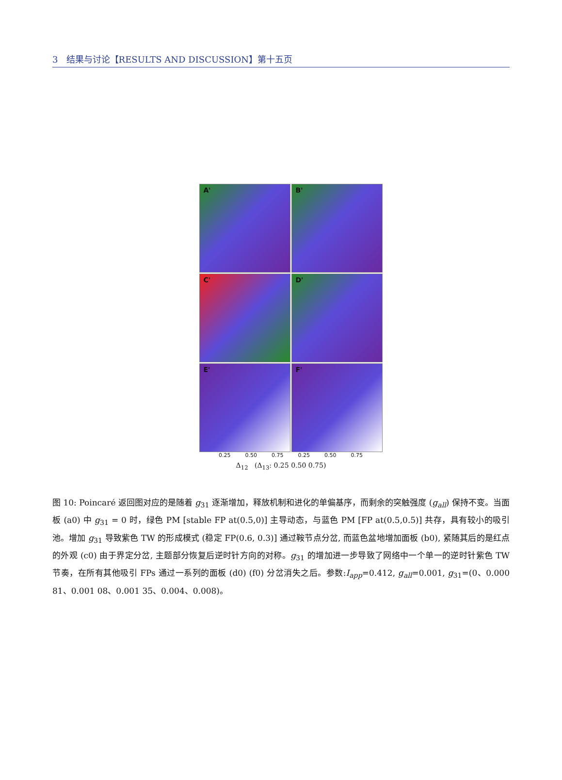3 结果与讨论【RESULTS AND DISCUSSION】第十五页
A'
B'
C'
D'
E'
F'
0.25 0.50 0.75 0.25 0.50 0.75
Δ<sub>12</sub> (Δ<sub>13</sub>: 0.25 0.50 0.75)
图 10: Poincaré 返回图对应的是随着 g<sub>31</sub> 逐渐增加，释放机制和进化的单偏基序，而剩余的突触强度 (g<sub>all</sub>) 保持不变。当面板 (a0) 中 g<sub>31</sub> = 0 时，绿色 PM [stable FP at(0.5,0)] 主导动态，与蓝色 PM [FP at(0.5,0.5)] 共存，具有较小的吸引池。增加 g<sub>31</sub> 导致紫色 TW 的形成模式 (稳定 FP(0.6, 0.3)] 通过鞍节点分岔, 而蓝色盆地增加面板 (b0), 紧随其后的是红点的外观 (c0) 由于界定分岔, 主题部分恢复后逆时针方向的对称。g<sub>31</sub> 的增加进一步导致了网络中一个单一的逆时针紫色 TW 节奏，在所有其他吸引 FPs 通过一系列的面板 (d0) (f0) 分岔消失之后。参数:I<sub>app</sub>=0.412, g<sub>all</sub>=0.001, g<sub>31</sub>=(0、0.000 81、0.001 08、0.001 35、0.004、0.008)。